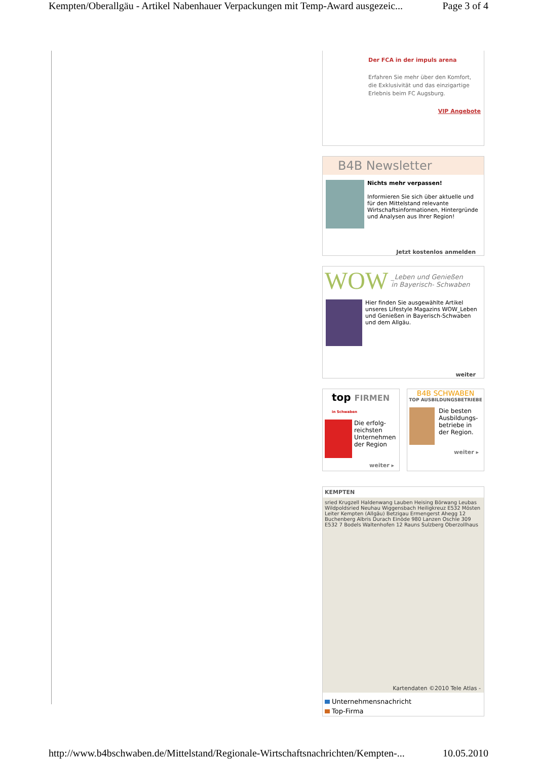Kempten/Oberallgäu - Artikel Nabenhauer Verpackungen mit Temp-Award ausgezeic... Page 3 of 4
Der FCA in der impuls arena
Erfahren Sie mehr über den Komfort, die Exklusivität und das einzigartige Erlebnis beim FC Augsburg.
VIP Angebote
B4B Newsletter
Nichts mehr verpassen!
Informieren Sie sich über aktuelle und für den Mittelstand relevante Wirtschaftsinformationen, Hintergründe und Analysen aus Ihrer Region!
Jetzt kostenlos anmelden
WOW _Leben und Genießen
in Bayerisch- Schwaben
Hier finden Sie ausgewählte Artikel unseres Lifestyle Magazins WOW_Leben und Genießen in Bayerisch-Schwaben und dem Allgäu.
weiter
top FIRMEN in Schwaben
Die erfolg-reichsten Unternehmen der Region
weiter ▸
B4B SCHWABEN
TOP AUSBILDUNGSBETRIEBE
Die besten Ausbildungs-betriebe in der Region.
weiter ▸
KEMPTEN
sried Krugzell Haldenwang Lauben Heising Börwang Leubas Wildpoldsried Neuhau Wiggensbach Heiligkreuz E532 Mösten Leiter Kempten (Allgäu) Betzigau Ermengerst Ahegg 12 Buchenberg Albris Durach Einöde 980 Lanzen Oschle 309 E532 7 Bodels Waltenhofen 12 Rauns Sulzberg Oberzollhaus
Kartendaten ©2010 Tele Atlas -
Unternehmensnachricht
Top-Firma
http://www.b4bschwaben.de/Mittelstand/Regionale-Wirtschaftsnachrichten/Kempten-... 10.05.2010